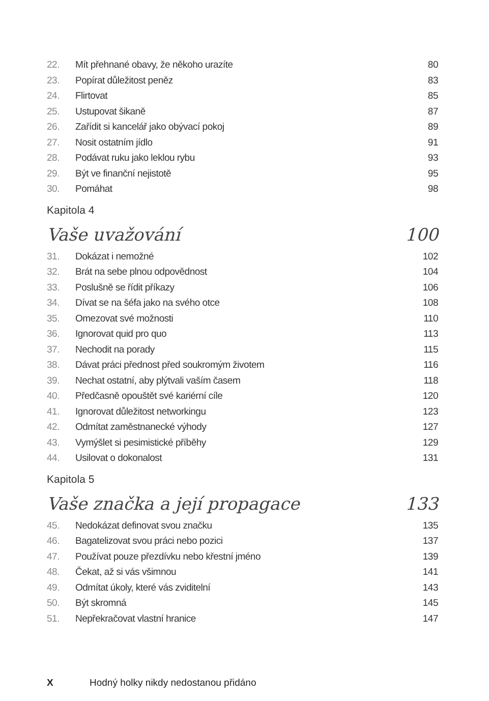22. Mít přehnané obavy, že někoho urazíte 80
23. Popírat důležitost peněz 83
24. Flirtovat 85
25. Ustupovat šikaně 87
26. Zařídit si kancelář jako obývací pokoj 89
27. Nosit ostatním jídlo 91
28. Podávat ruku jako leklou rybu 93
29. Být ve finanční nejistotě 95
30. Pomáhat 98
Kapitola 4
Vaše uvažování 100
31. Dokázat i nemožné 102
32. Brát na sebe plnou odpovědnost 104
33. Poslušně se řídit příkazy 106
34. Dívat se na šéfa jako na svého otce 108
35. Omezovat své možnosti 110
36. Ignorovat quid pro quo 113
37. Nechodit na porady 115
38. Dávat práci přednost před soukromým životem 116
39. Nechat ostatní, aby plýtvali vaším časem 118
40. Předčasně opouštět své kariérní cíle 120
41. Ignorovat důležitost networkingu 123
42. Odmítat zaměstnanecké výhody 127
43. Vymýšlet si pesimistické příběhy 129
44. Usilovat o dokonalost 131
Kapitola 5
Vaše značka a její propagace 133
45. Nedokázat definovat svou značku 135
46. Bagatelizovat svou práci nebo pozici 137
47. Používat pouze přezdívku nebo křestní jméno 139
48. Čekat, až si vás všimnou 141
49. Odmítat úkoly, které vás zviditelní 143
50. Být skromná 145
51. Nepřekračovat vlastní hranice 147
X Hodný holky nikdy nedostanou přidáno